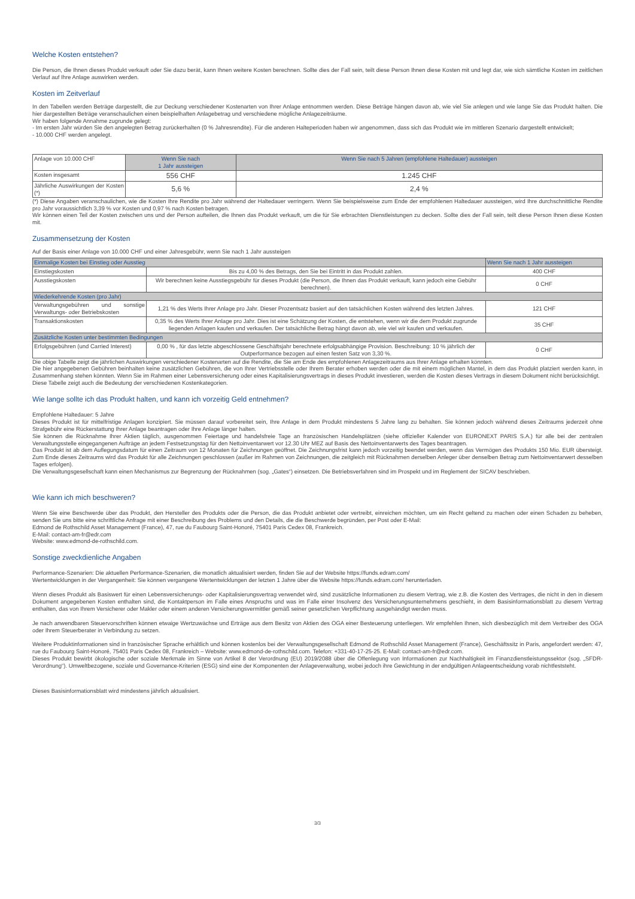Welche Kosten entstehen?
Die Person, die Ihnen dieses Produkt verkauft oder Sie dazu berät, kann Ihnen weitere Kosten berechnen. Sollte dies der Fall sein, teilt diese Person Ihnen diese Kosten mit und legt dar, wie sich sämtliche Kosten im zeitlichen Verlauf auf Ihre Anlage auswirken werden.
Kosten im Zeitverlauf
In den Tabellen werden Beträge dargestellt, die zur Deckung verschiedener Kostenarten von Ihrer Anlage entnommen werden. Diese Beträge hängen davon ab, wie viel Sie anlegen und wie lange Sie das Produkt halten. Die hier dargestellten Beträge veranschaulichen einen beispielhaften Anlagebetrag und verschiedene mögliche Anlagezeiträume.
Wir haben folgende Annahme zugrunde gelegt:
- Im ersten Jahr würden Sie den angelegten Betrag zurückerhalten (0 % Jahresrendite). Für die anderen Halteperioden haben wir angenommen, dass sich das Produkt wie im mittleren Szenario dargestellt entwickelt;
- 10.000 CHF werden angelegt.
| Anlage von 10.000 CHF | Wenn Sie nach 1 Jahr aussteigen | Wenn Sie nach 5 Jahren (empfohlene Haltedauer) aussteigen |
| Kosten insgesamt | 556 CHF | 1.245 CHF |
| Jährliche Auswirkungen der Kosten (*) | 5,6 % | 2,4 % |
(*) Diese Angaben veranschaulichen, wie die Kosten Ihre Rendite pro Jahr während der Haltedauer verringern. Wenn Sie beispielsweise zum Ende der empfohlenen Haltedauer aussteigen, wird Ihre durchschnittliche Rendite pro Jahr voraussichtlich 3,39 % vor Kosten und 0,97 % nach Kosten betragen.
Wir können einen Teil der Kosten zwischen uns und der Person aufteilen, die Ihnen das Produkt verkauft, um die für Sie erbrachten Dienstleistungen zu decken. Sollte dies der Fall sein, teilt diese Person Ihnen diese Kosten mit.
Zusammensetzung der Kosten
Auf der Basis einer Anlage von 10.000 CHF und einer Jahresgebühr, wenn Sie nach 1 Jahr aussteigen
| Einmalige Kosten bei Einstieg oder Ausstieg | | Wenn Sie nach 1 Jahr aussteigen |
| --- | --- | --- |
| Einstiegskosten | Bis zu 4,00 % des Betrags, den Sie bei Eintritt in das Produkt zahlen. | 400 CHF |
| Ausstiegskosten | Wir berechnen keine Ausstiegsgebühr für dieses Produkt (die Person, die Ihnen das Produkt verkauft, kann jedoch eine Gebühr berechnen). | 0 CHF |
| Wiederkehrende Kosten (pro Jahr) | | |
| Verwaltungsgebühren und sonstige Verwaltungs- oder Betriebskosten | 1,21 % des Werts Ihrer Anlage pro Jahr. Dieser Prozentsatz basiert auf den tatsächlichen Kosten während des letzten Jahres. | 121 CHF |
| Transaktionskosten | 0,35 % des Werts Ihrer Anlage pro Jahr. Dies ist eine Schätzung der Kosten, die entstehen, wenn wir die dem Produkt zugrunde liegenden Anlagen kaufen und verkaufen. Der tatsächliche Betrag hängt davon ab, wie viel wir kaufen und verkaufen. | 35 CHF |
| Zusätzliche Kosten unter bestimmten Bedingungen | | |
| Erfolgsgebühren (und Carried Interest) | 0,00 % , für das letzte abgeschlossene Geschäftsjahr berechnete erfolgsabhängige Provision. Beschreibung: 10 % jährlich der Outperformance bezogen auf einen festen Satz von 3,30 %. | 0 CHF |
Die obige Tabelle zeigt die jährlichen Auswirkungen verschiedener Kostenarten auf die Rendite, die Sie am Ende des empfohlenen Anlagezeitraums aus Ihrer Anlage erhalten könnten.
Die hier angegebenen Gebühren beinhalten keine zusätzlichen Gebühren, die von Ihrer Vertriebsstelle oder Ihrem Berater erhoben werden oder die mit einem möglichen Mantel, in dem das Produkt platziert werden kann, in Zusammenhang stehen könnten. Wenn Sie im Rahmen einer Lebensversicherung oder eines Kapitalisierungsvertrags in dieses Produkt investieren, werden die Kosten dieses Vertrags in diesem Dokument nicht berücksichtigt.
Diese Tabelle zeigt auch die Bedeutung der verschiedenen Kostenkategorien.
Wie lange sollte ich das Produkt halten, und kann ich vorzeitig Geld entnehmen?
Empfohlene Haltedauer: 5 Jahre
Dieses Produkt ist für mittelfristige Anlagen konzipiert. Sie müssen darauf vorbereitet sein, Ihre Anlage in dem Produkt mindestens 5 Jahre lang zu behalten. Sie können jedoch während dieses Zeitraums jederzeit ohne Strafgebühr eine Rückerstattung Ihrer Anlage beantragen oder Ihre Anlage länger halten.
Sie können die Rücknahme Ihrer Aktien täglich, ausgenommen Feiertage und handelsfreie Tage an französischen Handelsplätzen (siehe offizieller Kalender von EURONEXT PARIS S.A.) für alle bei der zentralen Verwaltungsstelle eingegangenen Aufträge an jedem Festsetzungstag für den Nettoinventarwert vor 12.30 Uhr MEZ auf Basis des Nettoinventarwerts des Tages beantragen.
Das Produkt ist ab dem Auflegungsdatum für einen Zeitraum von 12 Monaten für Zeichnungen geöffnet. Die Zeichnungsfrist kann jedoch vorzeitig beendet werden, wenn das Vermögen des Produkts 150 Mio. EUR übersteigt. Zum Ende dieses Zeitraums wird das Produkt für alle Zeichnungen geschlossen (außer im Rahmen von Zeichnungen, die zeitgleich mit Rücknahmen derselben Anleger über denselben Betrag zum Nettoinventarwert desselben Tages erfolgen).
Die Verwaltungsgesellschaft kann einen Mechanismus zur Begrenzung der Rücknahmen (sog. „Gates“) einsetzen. Die Betriebsverfahren sind im Prospekt und im Reglement der SICAV beschrieben.
Wie kann ich mich beschweren?
Wenn Sie eine Beschwerde über das Produkt, den Hersteller des Produkts oder die Person, die das Produkt anbietet oder vertreibt, einreichen möchten, um ein Recht geltend zu machen oder einen Schaden zu beheben, senden Sie uns bitte eine schriftliche Anfrage mit einer Beschreibung des Problems und den Details, die die Beschwerde begründen, per Post oder E-Mail:
Edmond de Rothschild Asset Management (France), 47, rue du Faubourg Saint-Honoré, 75401 Paris Cedex 08, Frankreich.
E-Mail: contact-am-fr@edr.com
Website: www.edmond-de-rothschild.com.
Sonstige zweckdienliche Angaben
Performance-Szenarien: Die aktuellen Performance-Szenarien, die monatlich aktualisiert werden, finden Sie auf der Website https://funds.edram.com/
Wertentwicklungen in der Vergangenheit: Sie können vergangene Wertentwicklungen der letzten 1 Jahre über die Website https://funds.edram.com/ herunterladen.
Wenn dieses Produkt als Basiswert für einen Lebensversicherungs- oder Kapitalisierungsvertrag verwendet wird, sind zusätzliche Informationen zu diesem Vertrag, wie z.B. die Kosten des Vertrages, die nicht in den in diesem Dokument angegebenen Kosten enthalten sind, die Kontaktperson im Falle eines Anspruchs und was im Falle einer Insolvenz des Versicherungsunternehmens geschieht, in dem Basisinformationsblatt zu diesem Vertrag enthalten, das von Ihrem Versicherer oder Makler oder einem anderen Versicherungsvermittler gemäß seiner gesetzlichen Verpflichtung ausgehändigt werden muss.
Je nach anwendbaren Steuervorschriften können etwaige Wertzuwächse und Erträge aus dem Besitz von Aktien des OGA einer Besteuerung unterliegen. Wir empfehlen Ihnen, sich diesbezüglich mit dem Vertreiber des OGA oder Ihrem Steuerberater in Verbindung zu setzen.
Weitere Produktinformationen sind in französischer Sprache erhältlich und können kostenlos bei der Verwaltungsgesellschaft Edmond de Rothschild Asset Management (France), Geschäftssitz in Paris, angefordert werden: 47, rue du Faubourg Saint-Honoré, 75401 Paris Cedex 08, Frankreich – Website: www.edmond-de-rothschild.com. Telefon: +331-40-17-25-25. E-Mail: contact-am-fr@edr.com.
Dieses Produkt bewirbt ökologische oder soziale Merkmale im Sinne von Artikel 8 der Verordnung (EU) 2019/2088 über die Offenlegung von Informationen zur Nachhaltigkeit im Finanzdienstleistungssektor (sog. „SFDR-Verordnung“). Umweltbezogene, soziale und Governance-Kriterien (ESG) sind eine der Komponenten der Anlageverwaltung, wobei jedoch ihre Gewichtung in der endgültigen Anlageentscheidung vorab nichtfeststeht.
Dieses Basisinformationsblatt wird mindestens jährlich aktualisiert.
3/3